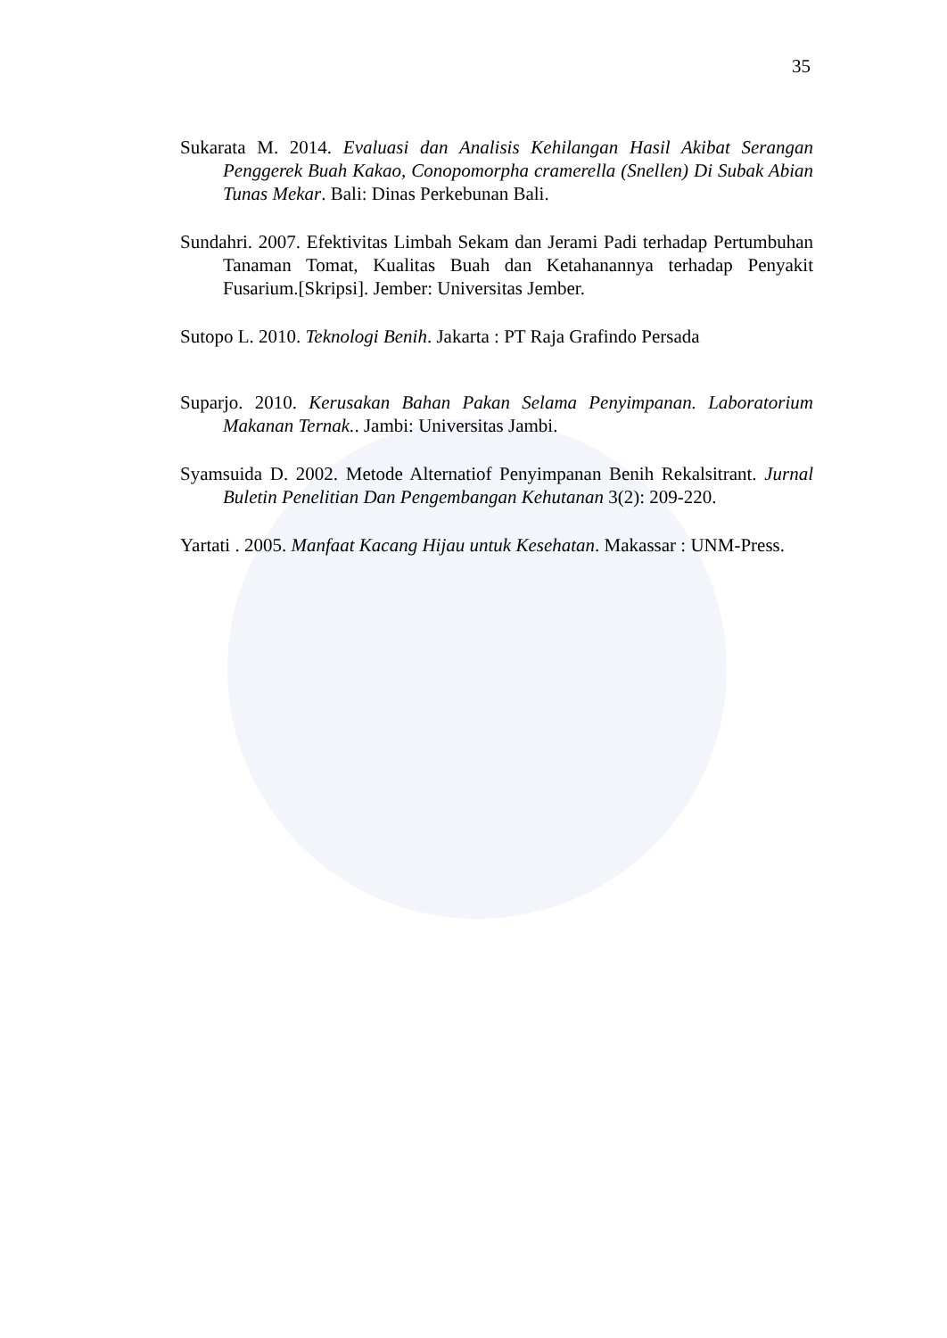35
Sukarata M. 2014. Evaluasi dan Analisis Kehilangan Hasil Akibat Serangan Penggerek Buah Kakao, Conopomorpha cramerella (Snellen) Di Subak Abian Tunas Mekar. Bali: Dinas Perkebunan Bali.
Sundahri. 2007. Efektivitas Limbah Sekam dan Jerami Padi terhadap Pertumbuhan Tanaman Tomat, Kualitas Buah dan Ketahanannya terhadap Penyakit Fusarium.[Skripsi]. Jember: Universitas Jember.
Sutopo L. 2010. Teknologi Benih. Jakarta : PT Raja Grafindo Persada
Suparjo. 2010. Kerusakan Bahan Pakan Selama Penyimpanan. Laboratorium Makanan Ternak.. Jambi: Universitas Jambi.
Syamsuida D. 2002. Metode Alternatiof Penyimpanan Benih Rekalsitrant. Jurnal Buletin Penelitian Dan Pengembangan Kehutanan 3(2): 209-220.
Yartati . 2005. Manfaat Kacang Hijau untuk Kesehatan. Makassar : UNM-Press.